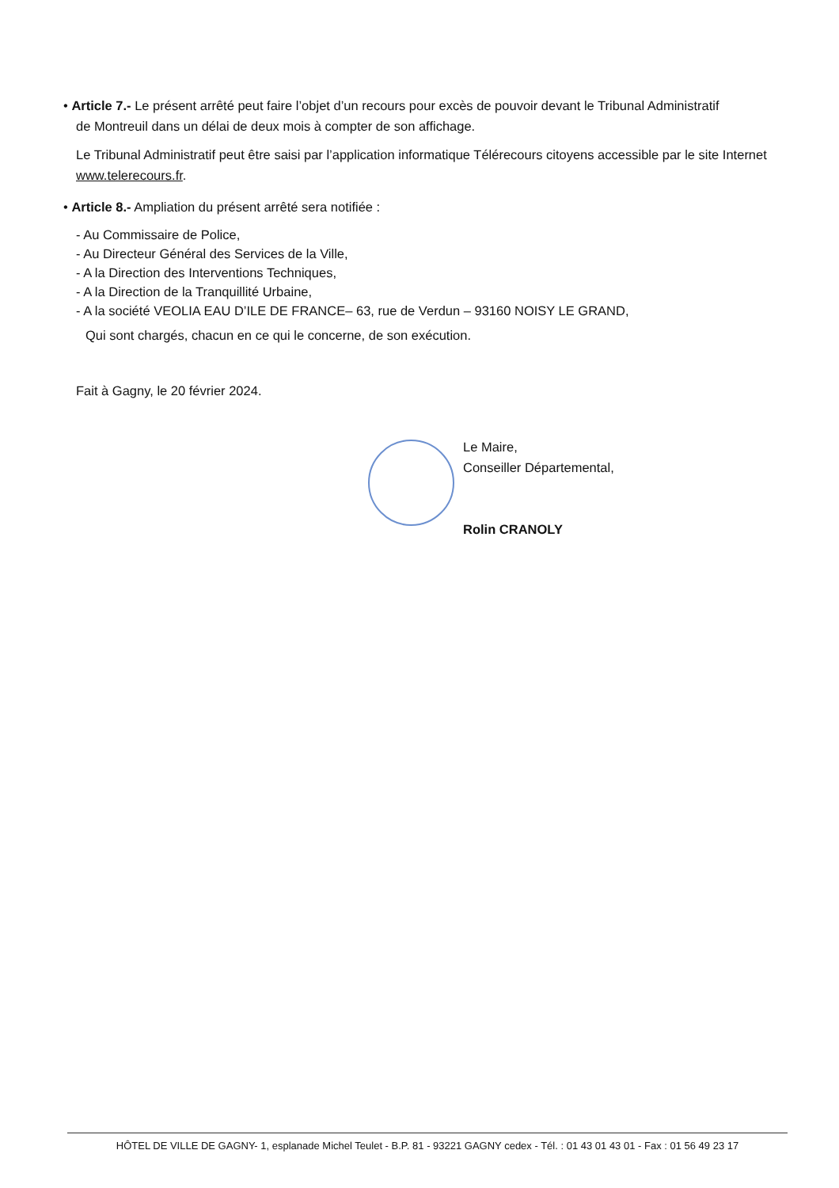• Article 7.- Le présent arrêté peut faire l’objet d’un recours pour excès de pouvoir devant le Tribunal Administratif
de Montreuil dans un délai de deux mois à compter de son affichage.
Le Tribunal Administratif peut être saisi par l’application informatique Télérecours citoyens accessible par le site Internet www.telerecours.fr.
• Article 8.- Ampliation du présent arrêté sera notifiée :
- Au Commissaire de Police,
- Au Directeur Général des Services de la Ville,
- A la Direction des Interventions Techniques,
- A la Direction de la Tranquillité Urbaine,
- A la société VEOLIA EAU D’ILE DE FRANCE– 63, rue de Verdun – 93160 NOISY LE GRAND,
Qui sont chargés, chacun en ce qui le concerne, de son exécution.
Fait à Gagny, le 20 février 2024.
Le Maire,
Conseiller Départemental,
Rolin CRANOLY
HÔTEL DE VILLE DE GAGNY- 1, esplanade Michel Teulet - B.P. 81 - 93221 GAGNY cedex - Tél. : 01 43 01 43 01 - Fax : 01 56 49 23 17